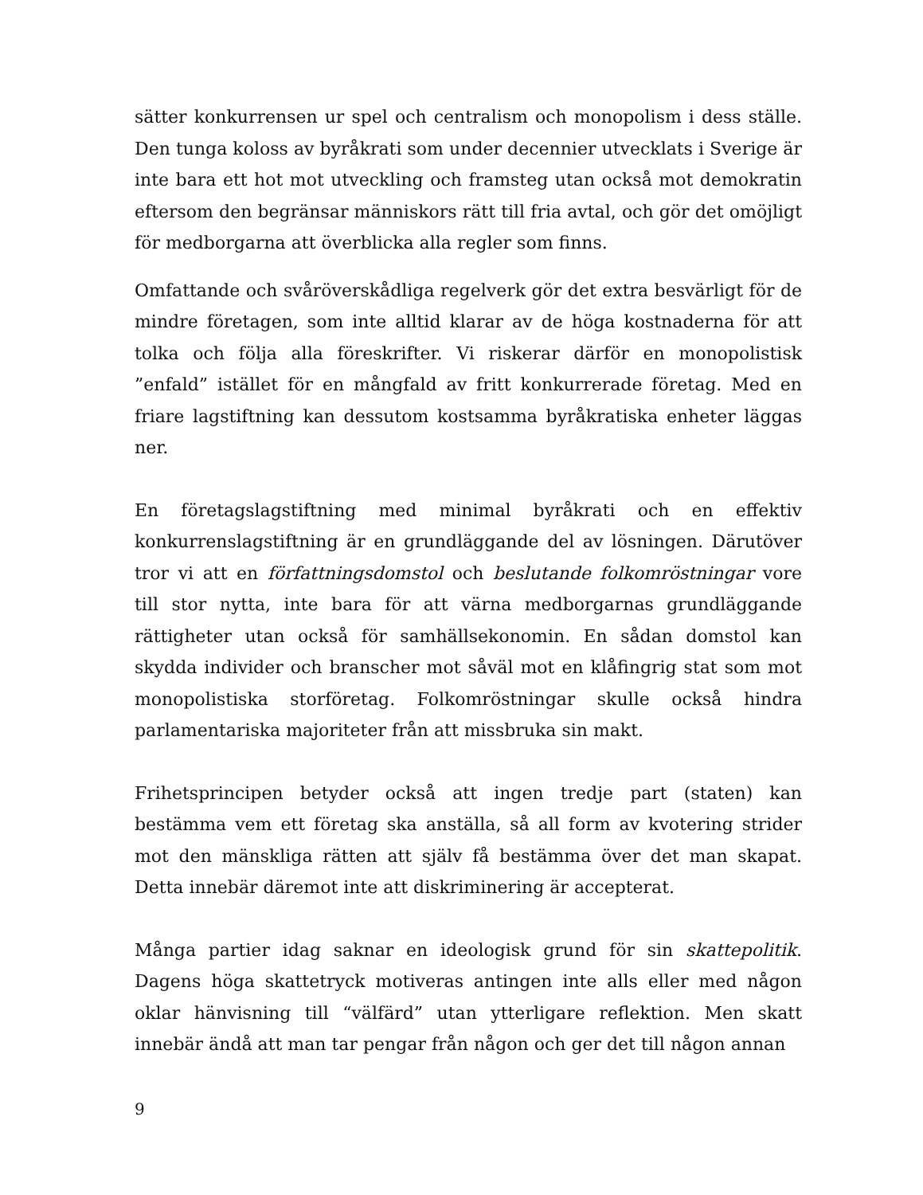sätter konkurrensen ur spel och centralism och monopolism i dess ställe. Den tunga koloss av byråkrati som under decennier utvecklats i Sverige är inte bara ett hot mot utveckling och framsteg utan också mot demokratin eftersom den begränsar människors rätt till fria avtal, och gör det omöjligt för medborgarna att överblicka alla regler som finns.
Omfattande och svåröverskådliga regelverk gör det extra besvärligt för de mindre företagen, som inte alltid klarar av de höga kostnaderna för att tolka och följa alla föreskrifter. Vi riskerar därför en monopolistisk ”enfald” istället för en mångfald av fritt konkurrerade företag. Med en friare lagstiftning kan dessutom kostsamma byråkratiska enheter läggas ner.
En företagslagstiftning med minimal byråkrati och en effektiv konkurrenslagstiftning är en grundläggande del av lösningen. Därutöver tror vi att en författningsdomstol och beslutande folkomröstningar vore till stor nytta, inte bara för att värna medborgarnas grundläggande rättigheter utan också för samhällsekonomin. En sådan domstol kan skydda individer och branscher mot såväl mot en klåfingrig stat som mot monopolistiska storföretag. Folkomröstningar skulle också hindra parlamentariska majoriteter från att missbruka sin makt.
Frihetsprincipen betyder också att ingen tredje part (staten) kan bestämma vem ett företag ska anställa, så all form av kvotering strider mot den mänskliga rätten att själv få bestämma över det man skapat. Detta innebär däremot inte att diskriminering är accepterat.
Många partier idag saknar en ideologisk grund för sin skattepolitik. Dagens höga skattetryck motiveras antingen inte alls eller med någon oklar hänvisning till “välfärd” utan ytterligare reflektion. Men skatt innebär ändå att man tar pengar från någon och ger det till någon annan
9